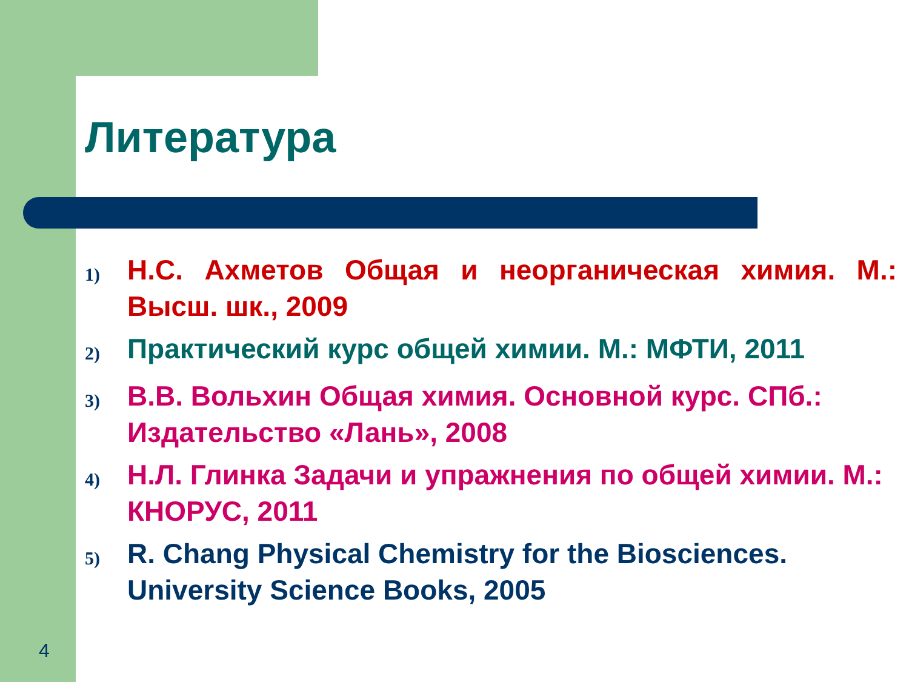Литература
1) Н.С. Ахметов Общая и неорганическая химия. М.: Высш. шк., 2009
2) Практический курс общей химии. М.: МФТИ, 2011
3) В.В. Вольхин Общая химия. Основной курс. СПб.: Издательство «Лань», 2008
4) Н.Л. Глинка Задачи и упражнения по общей химии. М.: КНОРУС, 2011
5) R. Chang Physical Chemistry for the Biosciences. University Science Books, 2005
4